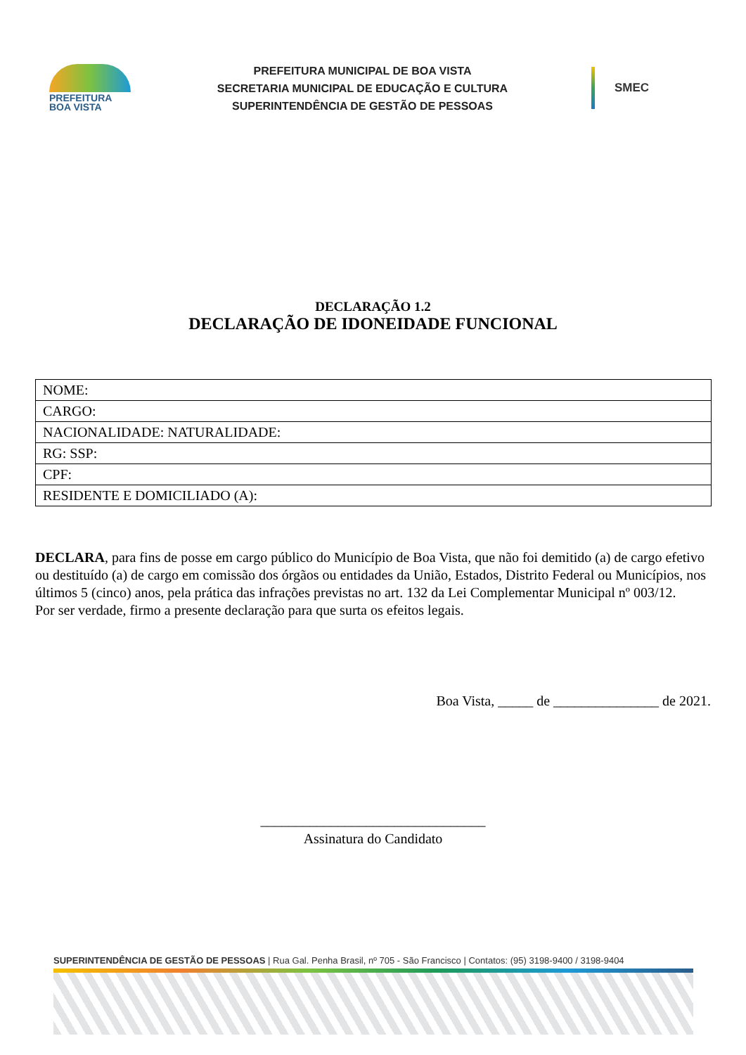PREFEITURA
BOA VISTA
PREFEITURA MUNICIPAL DE BOA VISTA
SECRETARIA MUNICIPAL DE EDUCAÇÃO E CULTURA
SUPERINTENDÊNCIA DE GESTÃO DE PESSOAS
SMEC
DECLARAÇÃO 1.2
DECLARAÇÃO DE IDONEIDADE FUNCIONAL
| NOME: |
| CARGO: |
| NACIONALIDADE: NATURALIDADE: |
| RG: SSP: |
| CPF: |
| RESIDENTE E DOMICILIADO (A): |
DECLARA, para fins de posse em cargo público do Município de Boa Vista, que não foi demitido (a) de cargo efetivo ou destituído (a) de cargo em comissão dos órgãos ou entidades da União, Estados, Distrito Federal ou Municípios, nos últimos 5 (cinco) anos, pela prática das infrações previstas no art. 132 da Lei Complementar Municipal nº 003/12.
Por ser verdade, firmo a presente declaração para que surta os efeitos legais.
Boa Vista, _____ de _______________ de 2021.
________________________________
Assinatura do Candidato
SUPERINTENDÊNCIA DE GESTÃO DE PESSOAS | Rua Gal. Penha Brasil, nº 705 - São Francisco | Contatos: (95) 3198-9400 / 3198-9404